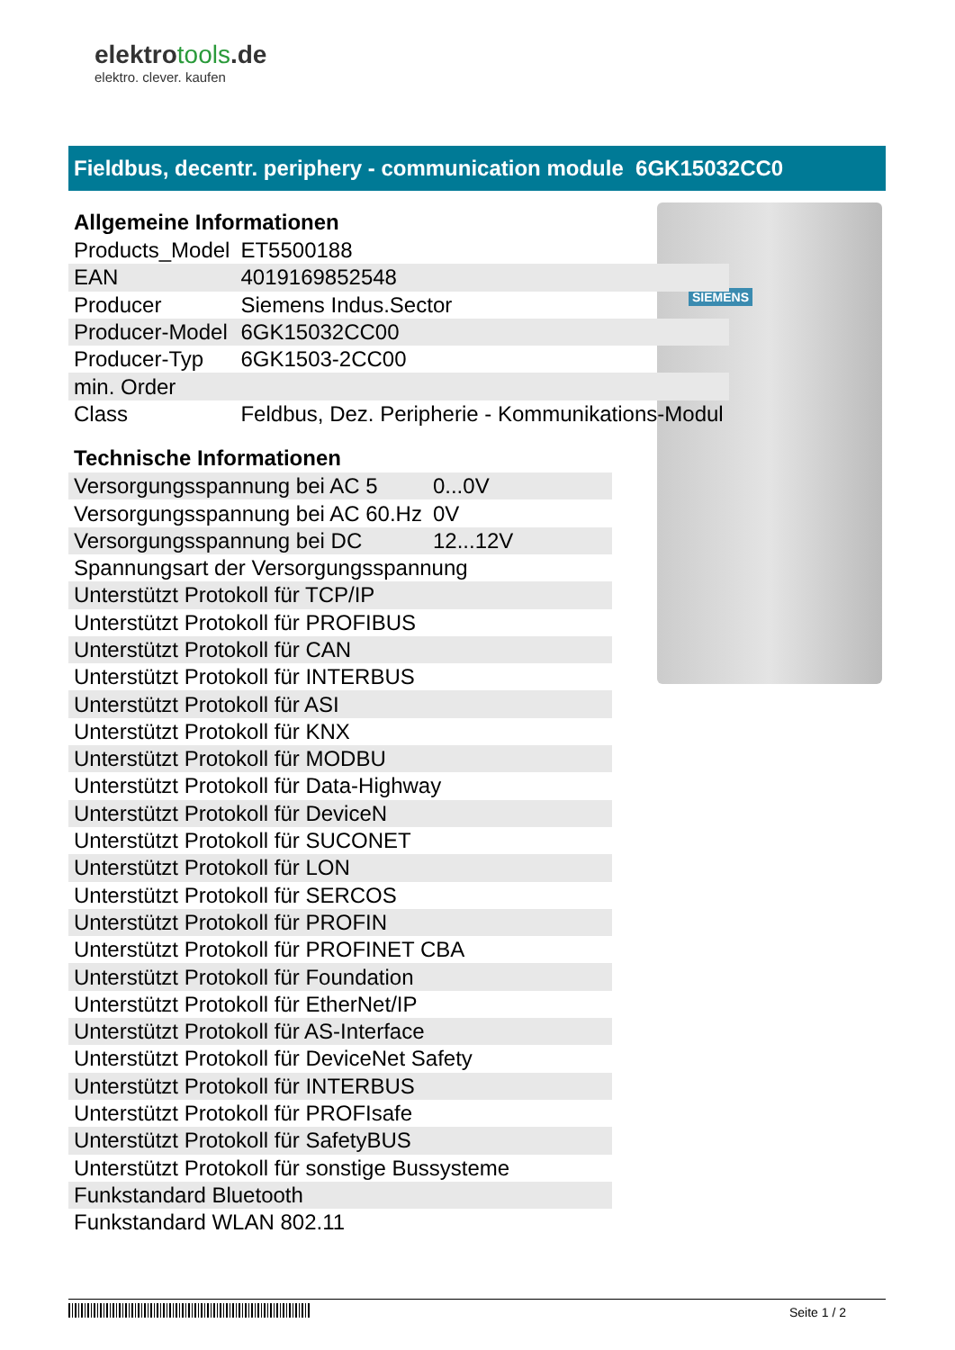elektrotools.de
elektro. clever. kaufen
Fieldbus, decentr. periphery - communication module 6GK15032CC0
SIEMENS
Allgemeine Informationen
| Products_Model | ET5500188 |
| EAN | 4019169852548 |
| Producer | Siemens Indus.Sector |
| Producer-Model | 6GK15032CC00 |
| Producer-Typ | 6GK1503-2CC00 |
| min. Order | |
| Class | Feldbus, Dez. Peripherie - Kommunikations-Modul |
Technische Informationen
| Versorgungsspannung bei AC 5 | 0...0V |
| Versorgungsspannung bei AC 60.Hz | 0V |
| Versorgungsspannung bei DC | 12...12V |
| Spannungsart der Versorgungsspannung | |
| Unterstützt Protokoll für TCP/IP | |
| Unterstützt Protokoll für PROFIBUS | |
| Unterstützt Protokoll für CAN | |
| Unterstützt Protokoll für INTERBUS | |
| Unterstützt Protokoll für ASI | |
| Unterstützt Protokoll für KNX | |
| Unterstützt Protokoll für MODBU | |
| Unterstützt Protokoll für Data-Highway | |
| Unterstützt Protokoll für DeviceN | |
| Unterstützt Protokoll für SUCONET | |
| Unterstützt Protokoll für LON | |
| Unterstützt Protokoll für SERCOS | |
| Unterstützt Protokoll für PROFIN | |
| Unterstützt Protokoll für PROFINET CBA | |
| Unterstützt Protokoll für Foundation | |
| Unterstützt Protokoll für EtherNet/IP | |
| Unterstützt Protokoll für AS-Interface | |
| Unterstützt Protokoll für DeviceNet Safety | |
| Unterstützt Protokoll für INTERBUS | |
| Unterstützt Protokoll für PROFIsafe | |
| Unterstützt Protokoll für SafetyBUS | |
| Unterstützt Protokoll für sonstige Bussysteme | |
| Funkstandard Bluetooth | |
| Funkstandard WLAN 802.11 | |
Seite 1 / 2